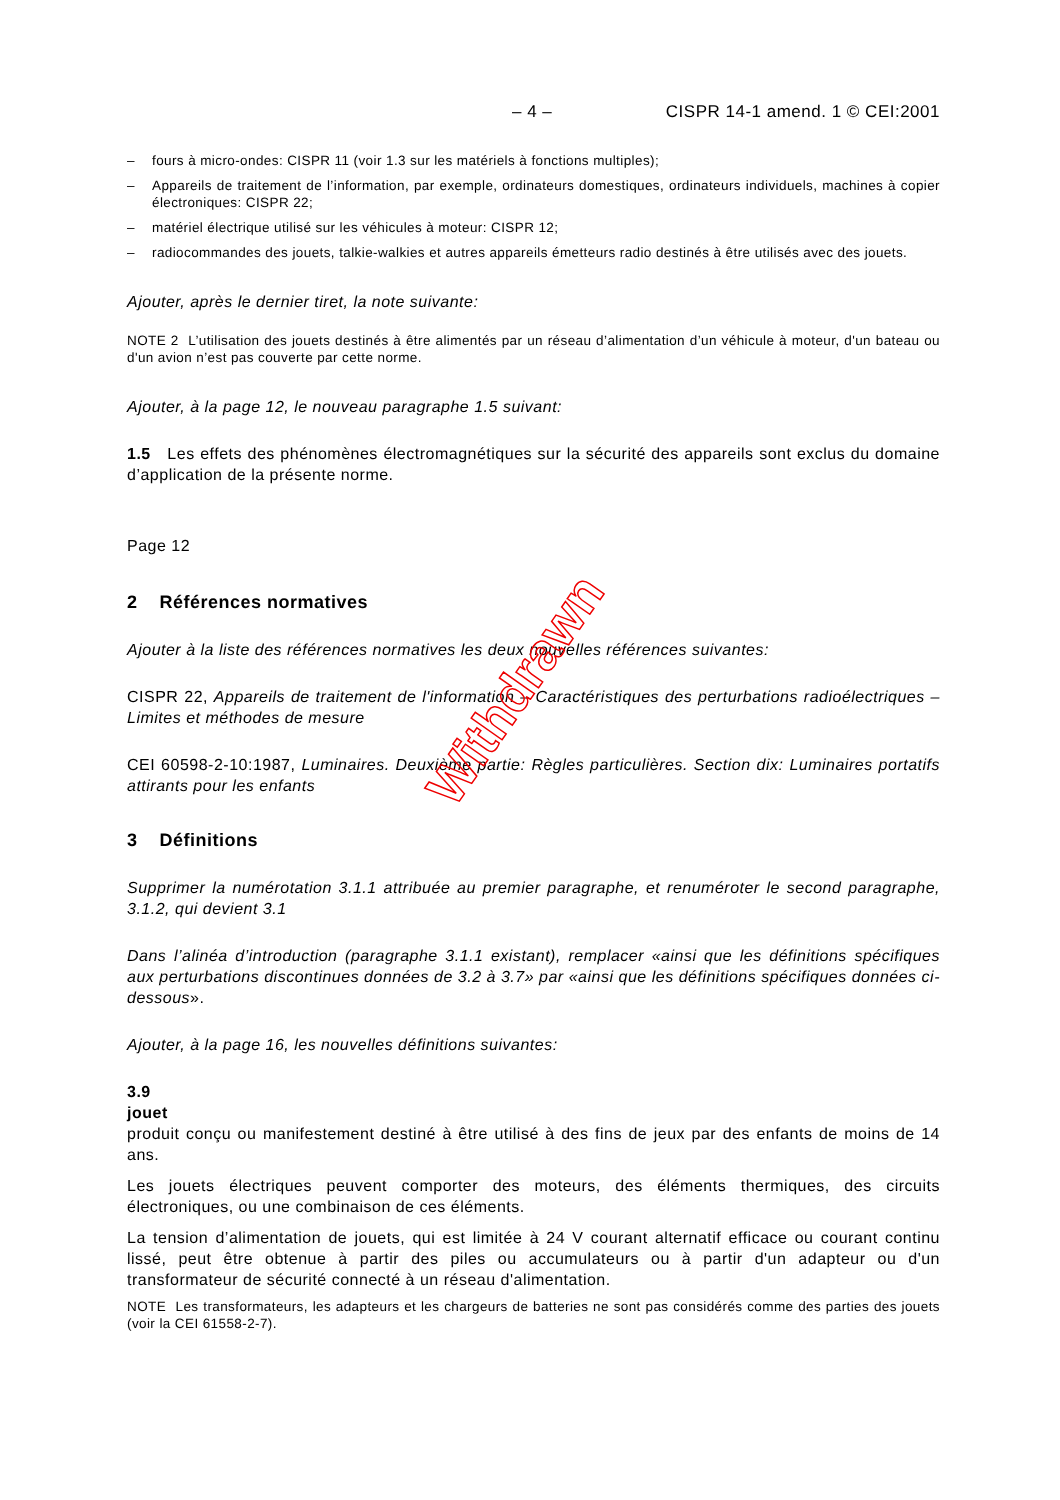– 4 – CISPR 14-1 amend. 1 © CEI:2001
– fours à micro-ondes: CISPR 11 (voir 1.3 sur les matériels à fonctions multiples);
– Appareils de traitement de l’information, par exemple, ordinateurs domestiques, ordinateurs individuels, machines à copier électroniques: CISPR 22;
– matériel électrique utilisé sur les véhicules à moteur: CISPR 12;
– radiocommandes des jouets, talkie-walkies et autres appareils émetteurs radio destinés à être utilisés avec des jouets.
Ajouter, après le dernier tiret, la note suivante:
NOTE 2 L’utilisation des jouets destinés à être alimentés par un réseau d’alimentation d’un véhicule à moteur, d'un bateau ou d'un avion n’est pas couverte par cette norme.
Ajouter, à la page 12, le nouveau paragraphe 1.5 suivant:
1.5 Les effets des phénomènes électromagnétiques sur la sécurité des appareils sont exclus du domaine d’application de la présente norme.
Page 12
2 Références normatives
Ajouter à la liste des références normatives les deux nouvelles références suivantes:
CISPR 22, Appareils de traitement de l'information – Caractéristiques des perturbations radioélectriques – Limites et méthodes de mesure
CEI 60598-2-10:1987, Luminaires. Deuxième partie: Règles particulières. Section dix: Luminaires portatifs attirants pour les enfants
3 Définitions
Supprimer la numérotation 3.1.1 attribuée au premier paragraphe, et renuméroter le second paragraphe, 3.1.2, qui devient 3.1
Dans l’alinéa d’introduction (paragraphe 3.1.1 existant), remplacer «ainsi que les définitions spécifiques aux perturbations discontinues données de 3.2 à 3.7» par «ainsi que les définitions spécifiques données ci-dessous».
Ajouter, à la page 16, les nouvelles définitions suivantes:
3.9
jouet
produit conçu ou manifestement destiné à être utilisé à des fins de jeux par des enfants de moins de 14 ans.
Les jouets électriques peuvent comporter des moteurs, des éléments thermiques, des circuits électroniques, ou une combinaison de ces éléments.
La tension d’alimentation de jouets, qui est limitée à 24 V courant alternatif efficace ou courant continu lissé, peut être obtenue à partir des piles ou accumulateurs ou à partir d'un adapteur ou d'un transformateur de sécurité connecté à un réseau d'alimentation.
NOTE Les transformateurs, les adapteurs et les chargeurs de batteries ne sont pas considérés comme des parties des jouets (voir la CEI 61558-2-7).
Withdrawn